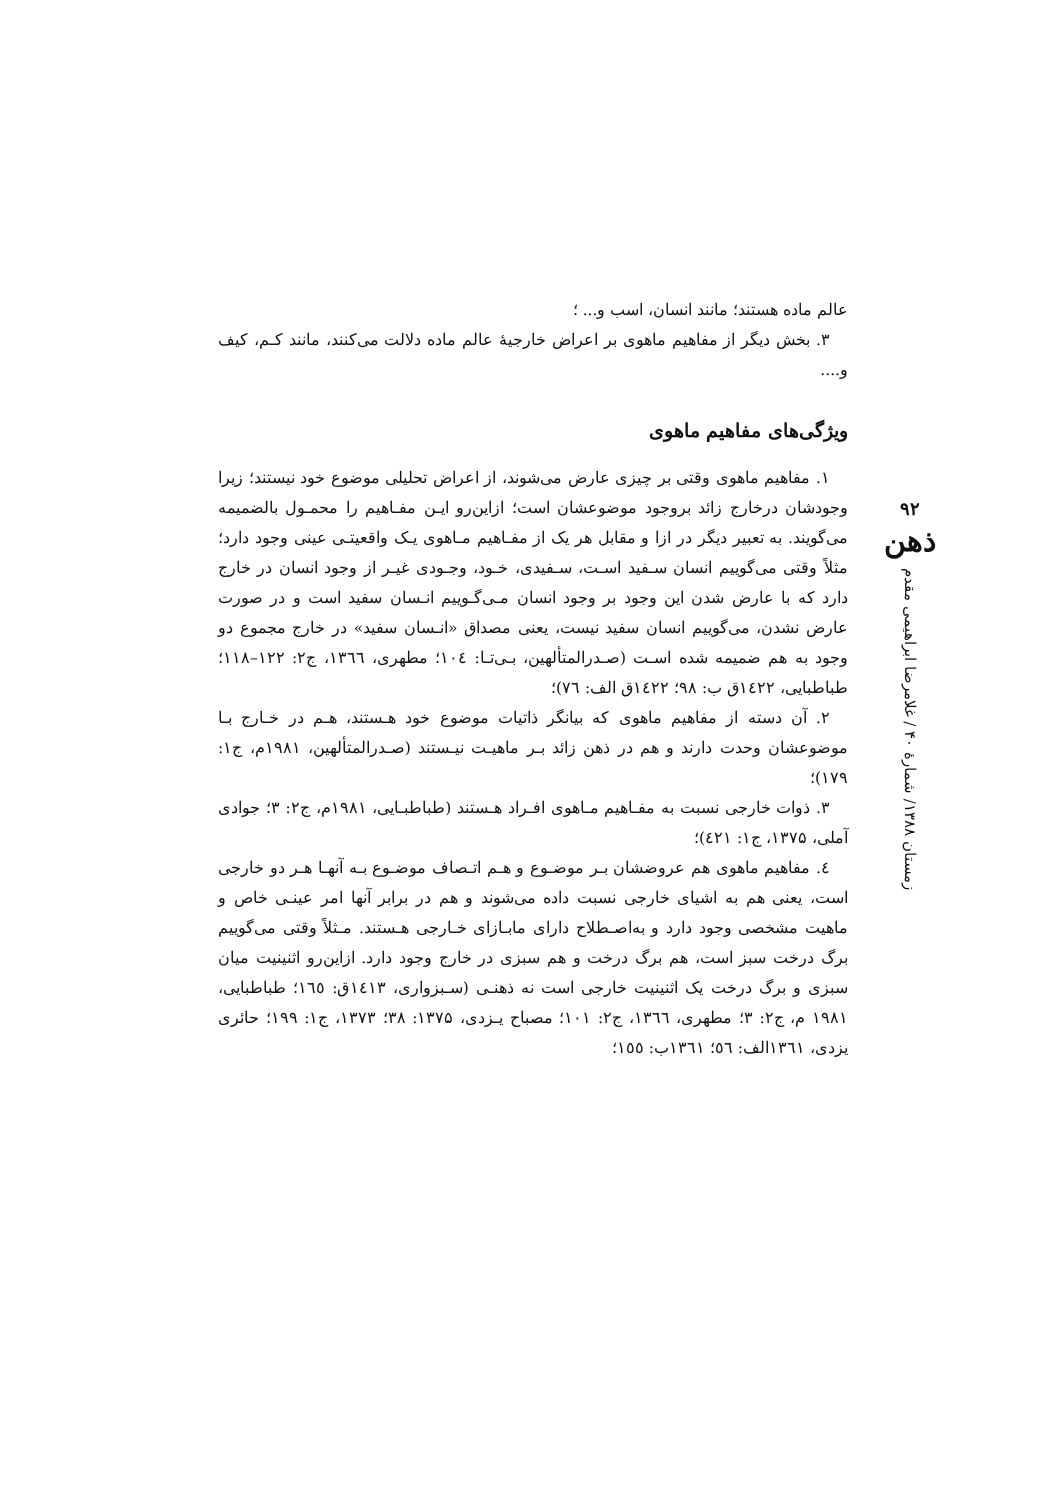عالم ماده هستند؛ مانند انسان، اسب و... ؛
۳. بخش دیگر از مفاهیم ماهوی بر اعراض خارجیهٔ عالم ماده دلالت می‌کنند، مانند کـم، کیف و....
ویژگی‌های مفاهیم ماهوی
۱. مفاهیم ماهوی وقتی بر چیزی عارض می‌شوند، از اعراض تحلیلی موضوع خود نیستند؛ زیرا وجودشان درخارج زائد بروجود موضوعشان است؛ ازاین‌رو ایـن مفـاهیم را محمـول بالضمیمه می‌گویند. به تعبیر دیگر در ازا و مقابل هر یک از مفـاهیم مـاهوی یـک واقعیتـی عینی وجود دارد؛ مثلاً وقتی می‌گوییم انسان سـفید اسـت، سـفیدی، خـود، وجـودی غیـر از وجود انسان در خارج دارد که با عارض شدن این وجود بر وجود انسان مـی‌گـوییم انـسان سفید است و در صورت عارض نشدن، می‌گوییم انسان سفید نیست، یعنی مصداق «انـسان سفید» در خارج مجموع دو وجود به هم ضمیمه شده اسـت (صـدرالمتألهین، بـی‌تـا: ١٠٤؛ مطهری، ١٣٦٦، ج۲: ۱۲۲–۱۱۸؛ طباطبایی، ١٤٢٢ق ب: ۹۸؛ ١٤٢٢ق الف: ٧٦)؛
۲. آن دسته از مفاهیم ماهوی که بیانگر ذاتیات موضوع خود هـستند، هـم در خـارج بـا موضوعشان وحدت دارند و هم در ذهن زائد بـر ماهیـت نیـستند (صـدرالمتألهین، ۱۹۸۱م، ج۱: ۱۷۹)؛
۳. ذوات خارجی نسبت به مفـاهیم مـاهوی افـراد هـستند (طباطبـایی، ۱۹۸۱م، ج۲: ۳؛ جوادی آملی، ۱۳۷۵، ج۱: ٤٢١)؛
٤. مفاهیم ماهوی هم عروضشان بـر موضـوع و هـم اتـصاف موضـوع بـه آنهـا هـر دو خارجی است، یعنی هم به اشیای خارجی نسبت داده می‌شوند و هم در برابر آنها امر عینـی خاص و ماهیت مشخصی وجود دارد و به‌اصـطلاح دارای مابـازای خـارجی هـستند. مـثلاً وقتی می‌گوییم برگ درخت سبز است، هم برگ درخت و هم سبزی در خارج وجود دارد. ازاین‌رو اثنینیت میان سبزی و برگ درخت یک اثنینیت خارجی است نه ذهنـی (سـبزواری، ١٤١٣ق: ١٦٥؛ طباطبایی، ۱۹۸۱ م، ج۲: ۳؛ مطهری، ١٣٦٦، ج۲: ۱۰۱؛ مصباح یـزدی، ۱۳۷۵: ۳۸؛ ۱۳۷۳، ج۱: ۱۹۹؛ حائری یزدی، ١٣٦١الف: ٥٦؛ ١٣٦١ب: ١٥٥؛
۹۲
ذهن
زمستان ۱۳۸۸/ شمارهٔ ۴۰ / غلامرضا ابراهیمی مقدم